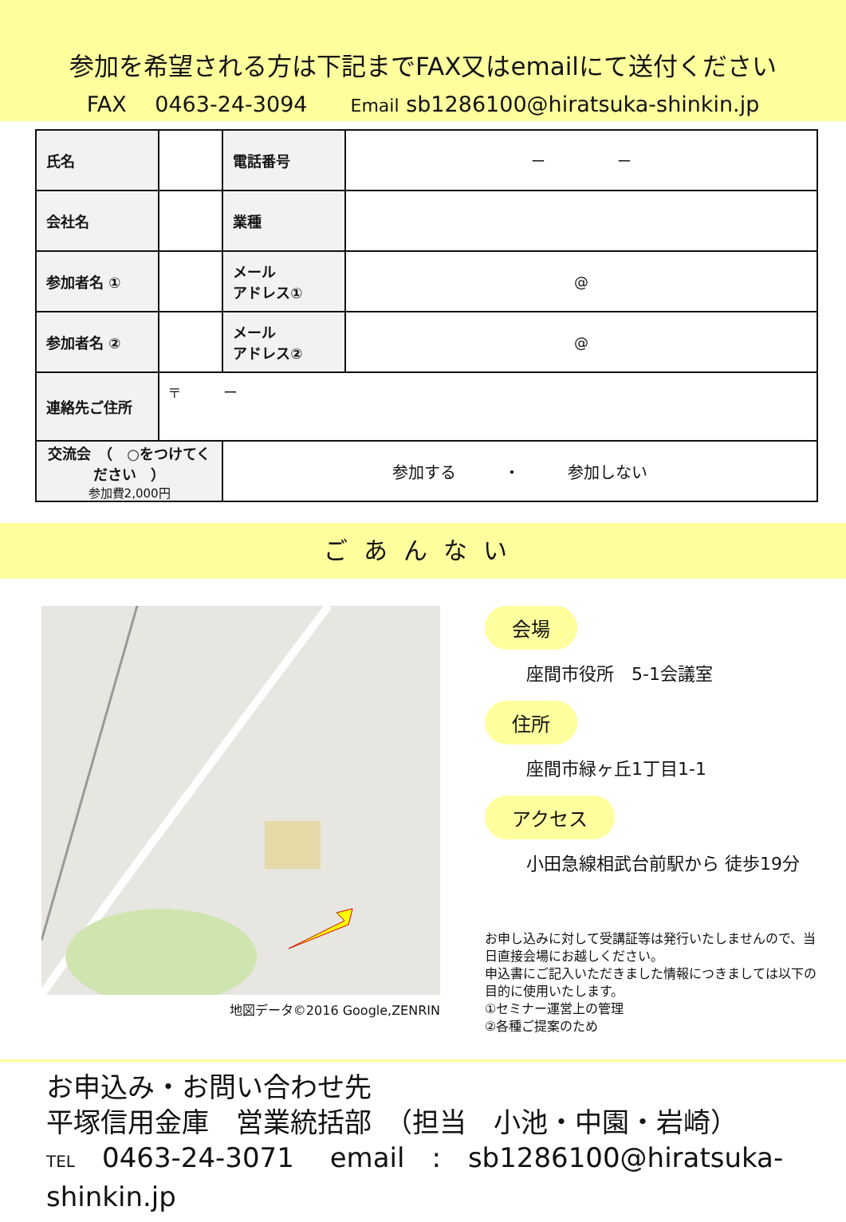参加を希望される方は下記までFAX又はemailにて送付ください
FAX　 0463-24-3094　　Email sb1286100@hiratsuka-shinkin.jp
| 氏名 | | 電話番号 | ー ー |
| 会社名 | | 業種 | |
| 参加者名 ① | | メール アドレス① | @ |
| 参加者名 ② | | メール アドレス② | @ |
| 連絡先ご住所 | 〒 ー | | |
| 交流会 （ ○をつけてください ） 参加費2,000円 | | 参加する ・ 参加しない | |
ごあんない
地図データ©2016 Google,ZENRIN
会場
座間市役所　5-1会議室
住所
座間市緑ヶ丘1丁目1-1
アクセス
小田急線相武台前駅から 徒歩19分
お申し込みに対して受講証等は発行いたしませんので、当日直接会場にお越しください。
申込書にご記入いただきました情報につきましては以下の目的に使用いたします。
①セミナー運営上の管理
②各種ご提案のため
お申込み・お問い合わせ先
平塚信用金庫　営業統括部　（担当　小池・中園・岩崎）
TEL　0463-24-3071　 email　:　sb1286100@hiratsuka-shinkin.jp